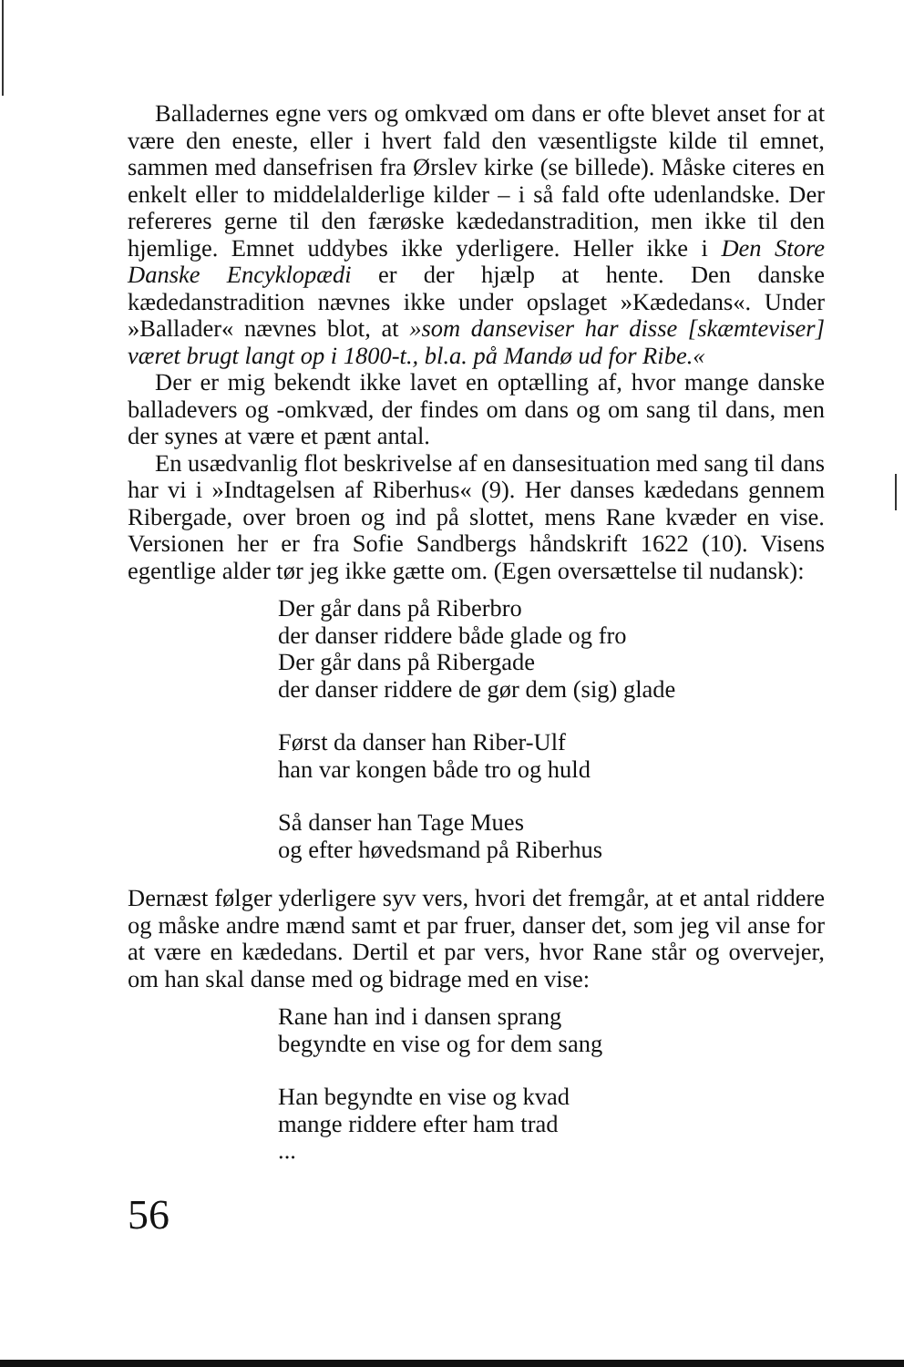Balladernes egne vers og omkvæd om dans er ofte blevet anset for at være den eneste, eller i hvert fald den væsentligste kilde til emnet, sammen med dansefrisen fra Ørslev kirke (se billede). Måske citeres en enkelt eller to middelalderlige kilder – i så fald ofte udenlandske. Der refereres gerne til den færøske kædedanstradition, men ikke til den hjemlige. Emnet uddybes ikke yderligere. Heller ikke i Den Store Danske Encyklopædi er der hjælp at hente. Den danske kædedanstradition nævnes ikke under opslaget »Kædedans«. Under »Ballader« nævnes blot, at »som danseviser har disse [skæmteviser] været brugt langt op i 1800-t., bl.a. på Mandø ud for Ribe.«
Der er mig bekendt ikke lavet en optælling af, hvor mange danske balladevers og -omkvæd, der findes om dans og om sang til dans, men der synes at være et pænt antal.
En usædvanlig flot beskrivelse af en dansesituation med sang til dans har vi i »Indtagelsen af Riberhus« (9). Her danses kædedans gennem Ribergade, over broen og ind på slottet, mens Rane kvæder en vise. Versionen her er fra Sofie Sandbergs håndskrift 1622 (10). Visens egentlige alder tør jeg ikke gætte om. (Egen oversættelse til nudansk):
Der går dans på Riberbro
der danser riddere både glade og fro
Der går dans på Ribergade
der danser riddere de gør dem (sig) glade
Først da danser han Riber-Ulf
han var kongen både tro og huld
Så danser han Tage Mues
og efter høvedsmand på Riberhus
Dernæst følger yderligere syv vers, hvori det fremgår, at et antal riddere og måske andre mænd samt et par fruer, danser det, som jeg vil anse for at være en kædedans. Dertil et par vers, hvor Rane står og overvejer, om han skal danse med og bidrage med en vise:
Rane han ind i dansen sprang
begyndte en vise og for dem sang
Han begyndte en vise og kvad
mange riddere efter ham trad
...
56